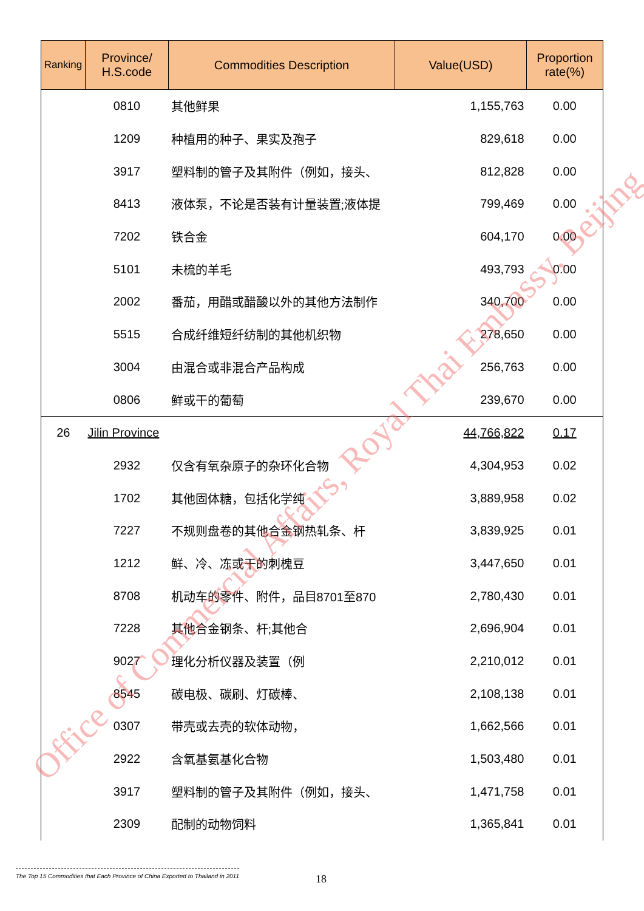| Ranking | Province/ H.S.code | Commodities Description | Value(USD) | Proportion rate(%) |
| --- | --- | --- | --- | --- |
| | 0810 | 其他鲜果 | 1,155,763 | 0.00 |
| | 1209 | 种植用的种子、果实及孢子 | 829,618 | 0.00 |
| | 3917 | 塑料制的管子及其附件（例如，接头、 | 812,828 | 0.00 |
| | 8413 | 液体泵，不论是否装有计量装置;液体提 | 799,469 | 0.00 |
| | 7202 | 铁合金 | 604,170 | 0.00 |
| | 5101 | 未梳的羊毛 | 493,793 | 0.00 |
| | 2002 | 番茄，用醋或醋酸以外的其他方法制作 | 340,700 | 0.00 |
| | 5515 | 合成纤维短纤纺制的其他机织物 | 278,650 | 0.00 |
| | 3004 | 由混合或非混合产品构成 | 256,763 | 0.00 |
| | 0806 | 鲜或干的葡萄 | 239,670 | 0.00 |
| 26 | Jilin Province | | 44,766,822 | 0.17 |
| | 2932 | 仅含有氧杂原子的杂环化合物 | 4,304,953 | 0.02 |
| | 1702 | 其他固体糖，包括化学纯 | 3,889,958 | 0.02 |
| | 7227 | 不规则盘卷的其他合金钢热轧条、杆 | 3,839,925 | 0.01 |
| | 1212 | 鲜、冷、冻或干的刺槐豆 | 3,447,650 | 0.01 |
| | 8708 | 机动车的零件、附件，品目8701至870 | 2,780,430 | 0.01 |
| | 7228 | 其他合金钢条、杆;其他合 | 2,696,904 | 0.01 |
| | 9027 | 理化分析仪器及装置（例 | 2,210,012 | 0.01 |
| | 8545 | 碳电极、碳刷、灯碳棒、 | 2,108,138 | 0.01 |
| | 0307 | 带壳或去壳的软体动物， | 1,662,566 | 0.01 |
| | 2922 | 含氧基氨基化合物 | 1,503,480 | 0.01 |
| | 3917 | 塑料制的管子及其附件（例如，接头、 | 1,471,758 | 0.01 |
| | 2309 | 配制的动物饲料 | 1,365,841 | 0.01 |
Office of Commercial Affairs, Royal Thai Embassy, Beijing
The Top 15 Commodities that Each Province of China Exported to Thailand in 2011
18